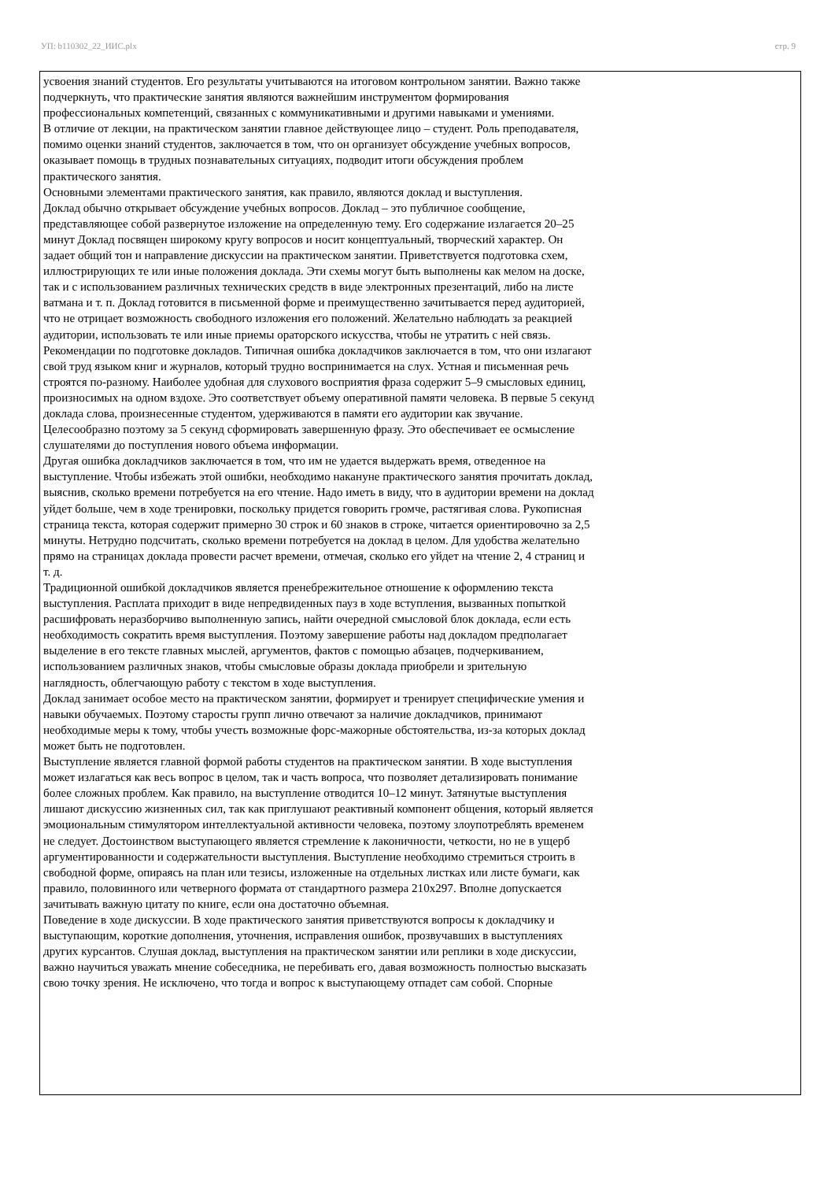УП: b110302_22_ИИС.plx стр. 9
усвоения знаний студентов. Его результаты учитываются на итоговом контрольном занятии. Важно также подчеркнуть, что практические занятия являются важнейшим инструментом формирования профессиональных компетенций, связанных с коммуникативными и другими навыками и умениями.
В отличие от лекции, на практическом занятии главное действующее лицо – студент. Роль преподавателя, помимо оценки знаний студентов, заключается в том, что он организует обсуждение учебных вопросов, оказывает помощь в трудных познавательных ситуациях, подводит итоги обсуждения проблем практического занятия.
Основными элементами практического занятия, как правило, являются доклад и выступления.
Доклад обычно открывает обсуждение учебных вопросов. Доклад – это публичное сообщение, представляющее собой развернутое изложение на определенную тему. Его содержание излагается 20–25 минут Доклад посвящен широкому кругу вопросов и носит концептуальный, творческий характер. Он задает общий тон и направление дискуссии на практическом занятии. Приветствуется подготовка схем, иллюстрирующих те или иные положения доклада. Эти схемы могут быть выполнены как мелом на доске, так и с использованием различных технических средств в виде электронных презентаций, либо на листе ватмана и т. п. Доклад готовится в письменной форме и преимущественно зачитывается перед аудиторией, что не отрицает возможность свободного изложения его положений. Желательно наблюдать за реакцией аудитории, использовать те или иные приемы ораторского искусства, чтобы не утратить с ней связь.
Рекомендации по подготовке докладов. Типичная ошибка докладчиков заключается в том, что они излагают свой труд языком книг и журналов, который трудно воспринимается на слух. Устная и письменная речь строятся по-разному. Наиболее удобная для слухового восприятия фраза содержит 5–9 смысловых единиц, произносимых на одном вздохе. Это соответствует объему оперативной памяти человека. В первые 5 секунд доклада слова, произнесенные студентом, удерживаются в памяти его аудитории как звучание. Целесообразно поэтому за 5 секунд сформировать завершенную фразу. Это обеспечивает ее осмысление слушателями до поступления нового объема информации.
Другая ошибка докладчиков заключается в том, что им не удается выдержать время, отведенное на выступление. Чтобы избежать этой ошибки, необходимо накануне практического занятия прочитать доклад, выяснив, сколько времени потребуется на его чтение. Надо иметь в виду, что в аудитории времени на доклад уйдет больше, чем в ходе тренировки, поскольку придется говорить громче, растягивая слова. Рукописная страница текста, которая содержит примерно 30 строк и 60 знаков в строке, читается ориентировочно за 2,5 минуты. Нетрудно подсчитать, сколько времени потребуется на доклад в целом. Для удобства желательно прямо на страницах доклада провести расчет времени, отмечая, сколько его уйдет на чтение 2, 4 страниц и т. д.
Традиционной ошибкой докладчиков является пренебрежительное отношение к оформлению текста выступления. Расплата приходит в виде непредвиденных пауз в ходе вступления, вызванных попыткой расшифровать неразборчиво выполненную запись, найти очередной смысловой блок доклада, если есть необходимость сократить время выступления. Поэтому завершение работы над докладом предполагает выделение в его тексте главных мыслей, аргументов, фактов с помощью абзацев, подчеркиванием, использованием различных знаков, чтобы смысловые образы доклада приобрели и зрительную наглядность, облегчающую работу с текстом в ходе выступления.
Доклад занимает особое место на практическом занятии, формирует и тренирует специфические умения и навыки обучаемых. Поэтому старосты групп лично отвечают за наличие докладчиков, принимают необходимые меры к тому, чтобы учесть возможные форс-мажорные обстоятельства, из-за которых доклад может быть не подготовлен.
Выступление является главной формой работы студентов на практическом занятии. В ходе выступления может излагаться как весь вопрос в целом, так и часть вопроса, что позволяет детализировать понимание более сложных проблем. Как правило, на выступление отводится 10–12 минут. Затянутые выступления лишают дискуссию жизненных сил, так как приглушают реактивный компонент общения, который является эмоциональным стимулятором интеллектуальной активности человека, поэтому злоупотреблять временем не следует. Достоинством выступающего является стремление к лаконичности, четкости, но не в ущерб аргументированности и содержательности выступления. Выступление необходимо стремиться строить в свободной форме, опираясь на план или тезисы, изложенные на отдельных листках или листе бумаги, как правило, половинного или четверного формата от стандартного размера 210х297. Вполне допускается зачитывать важную цитату по книге, если она достаточно объемная.
Поведение в ходе дискуссии. В ходе практического занятия приветствуются вопросы к докладчику и выступающим, короткие дополнения, уточнения, исправления ошибок, прозвучавших в выступлениях других курсантов. Слушая доклад, выступления на практическом занятии или реплики в ходе дискуссии, важно научиться уважать мнение собеседника, не перебивать его, давая возможность полностью высказать свою точку зрения. Не исключено, что тогда и вопрос к выступающему отпадет сам собой. Спорные